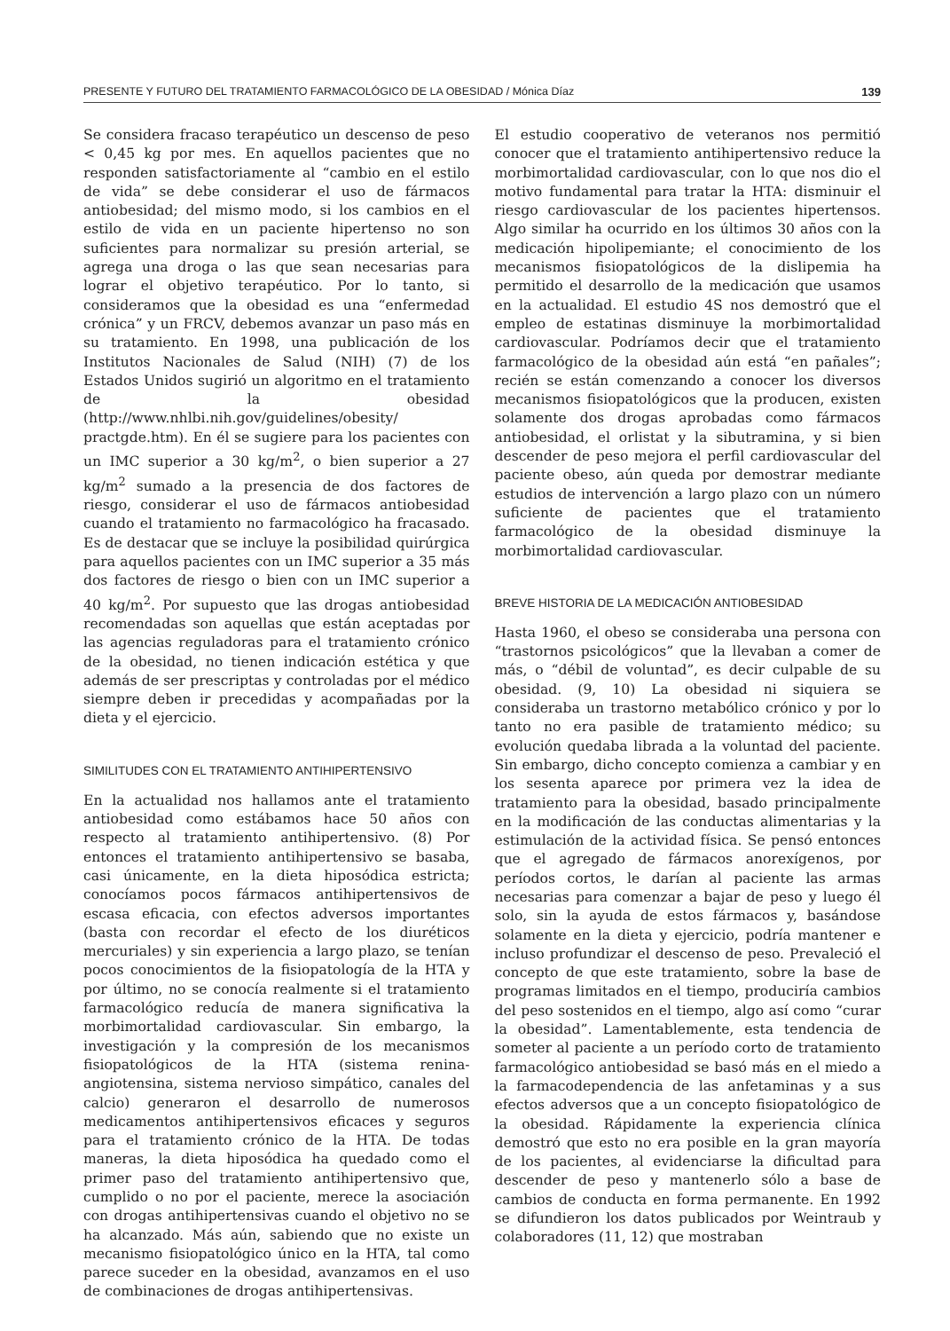PRESENTE Y FUTURO DEL TRATAMIENTO FARMACOLÓGICO DE LA OBESIDAD / Mónica Díaz 139
Se considera fracaso terapéutico un descenso de peso < 0,45 kg por mes. En aquellos pacientes que no responden satisfactoriamente al “cambio en el estilo de vida” se debe considerar el uso de fármacos antiobesidad; del mismo modo, si los cambios en el estilo de vida en un paciente hipertenso no son suficientes para normalizar su presión arterial, se agrega una droga o las que sean necesarias para lograr el objetivo terapéutico. Por lo tanto, si consideramos que la obesidad es una “enfermedad crónica” y un FRCV, debemos avanzar un paso más en su tratamiento. En 1998, una publicación de los Institutos Nacionales de Salud (NIH) (7) de los Estados Unidos sugirió un algoritmo en el tratamiento de la obesidad (http://www.nhlbi.nih.gov/guidelines/obesity/ practgde.htm). En él se sugiere para los pacientes con un IMC superior a 30 kg/m<sup>2</sup>, o bien superior a 27 kg/m<sup>2</sup> sumado a la presencia de dos factores de riesgo, considerar el uso de fármacos antiobesidad cuando el tratamiento no farmacológico ha fracasado. Es de destacar que se incluye la posibilidad quirúrgica para aquellos pacientes con un IMC superior a 35 más dos factores de riesgo o bien con un IMC superior a 40 kg/m<sup>2</sup>. Por supuesto que las drogas antiobesidad recomendadas son aquellas que están aceptadas por las agencias reguladoras para el tratamiento crónico de la obesidad, no tienen indicación estética y que además de ser prescriptas y controladas por el médico siempre deben ir precedidas y acompañadas por la dieta y el ejercicio.
SIMILITUDES CON EL TRATAMIENTO ANTIHIPERTENSIVO
En la actualidad nos hallamos ante el tratamiento antiobesidad como estábamos hace 50 años con respecto al tratamiento antihipertensivo. (8) Por entonces el tratamiento antihipertensivo se basaba, casi únicamente, en la dieta hiposódica estricta; conocíamos pocos fármacos antihipertensivos de escasa eficacia, con efectos adversos importantes (basta con recordar el efecto de los diuréticos mercuriales) y sin experiencia a largo plazo, se tenían pocos conocimientos de la fisiopatología de la HTA y por último, no se conocía realmente si el tratamiento farmacológico reducía de manera significativa la morbimortalidad cardiovascular. Sin embargo, la investigación y la compresión de los mecanismos fisiopatológicos de la HTA (sistema renina-angiotensina, sistema nervioso simpático, canales del calcio) generaron el desarrollo de numerosos medicamentos antihipertensivos eficaces y seguros para el tratamiento crónico de la HTA. De todas maneras, la dieta hiposódica ha quedado como el primer paso del tratamiento antihipertensivo que, cumplido o no por el paciente, merece la asociación con drogas antihipertensivas cuando el objetivo no se ha alcanzado. Más aún, sabiendo que no existe un mecanismo fisiopatológico único en la HTA, tal como parece suceder en la obesidad, avanzamos en el uso de combinaciones de drogas antihipertensivas.
El estudio cooperativo de veteranos nos permitió conocer que el tratamiento antihipertensivo reduce la morbimortalidad cardiovascular, con lo que nos dio el motivo fundamental para tratar la HTA: disminuir el riesgo cardiovascular de los pacientes hipertensos. Algo similar ha ocurrido en los últimos 30 años con la medicación hipolipemiante; el conocimiento de los mecanismos fisiopatológicos de la dislipemia ha permitido el desarrollo de la medicación que usamos en la actualidad. El estudio 4S nos demostró que el empleo de estatinas disminuye la morbimortalidad cardiovascular. Podríamos decir que el tratamiento farmacológico de la obesidad aún está “en pañales”; recién se están comenzando a conocer los diversos mecanismos fisiopatológicos que la producen, existen solamente dos drogas aprobadas como fármacos antiobesidad, el orlistat y la sibutramina, y si bien descender de peso mejora el perfil cardiovascular del paciente obeso, aún queda por demostrar mediante estudios de intervención a largo plazo con un número suficiente de pacientes que el tratamiento farmacológico de la obesidad disminuye la morbimortalidad cardiovascular.
BREVE HISTORIA DE LA MEDICACIÓN ANTIOBESIDAD
Hasta 1960, el obeso se consideraba una persona con “trastornos psicológicos” que la llevaban a comer de más, o “débil de voluntad”, es decir culpable de su obesidad. (9, 10) La obesidad ni siquiera se consideraba un trastorno metabólico crónico y por lo tanto no era pasible de tratamiento médico; su evolución quedaba librada a la voluntad del paciente. Sin embargo, dicho concepto comienza a cambiar y en los sesenta aparece por primera vez la idea de tratamiento para la obesidad, basado principalmente en la modificación de las conductas alimentarias y la estimulación de la actividad física. Se pensó entonces que el agregado de fármacos anorexígenos, por períodos cortos, le darían al paciente las armas necesarias para comenzar a bajar de peso y luego él solo, sin la ayuda de estos fármacos y, basándose solamente en la dieta y ejercicio, podría mantener e incluso profundizar el descenso de peso. Prevaleció el concepto de que este tratamiento, sobre la base de programas limitados en el tiempo, produciría cambios del peso sostenidos en el tiempo, algo así como “curar la obesidad”. Lamentablemente, esta tendencia de someter al paciente a un período corto de tratamiento farmacológico antiobesidad se basó más en el miedo a la farmacodependencia de las anfetaminas y a sus efectos adversos que a un concepto fisiopatológico de la obesidad. Rápidamente la experiencia clínica demostró que esto no era posible en la gran mayoría de los pacientes, al evidenciarse la dificultad para descender de peso y mantenerlo sólo a base de cambios de conducta en forma permanente. En 1992 se difundieron los datos publicados por Weintraub y colaboradores (11, 12) que mostraban